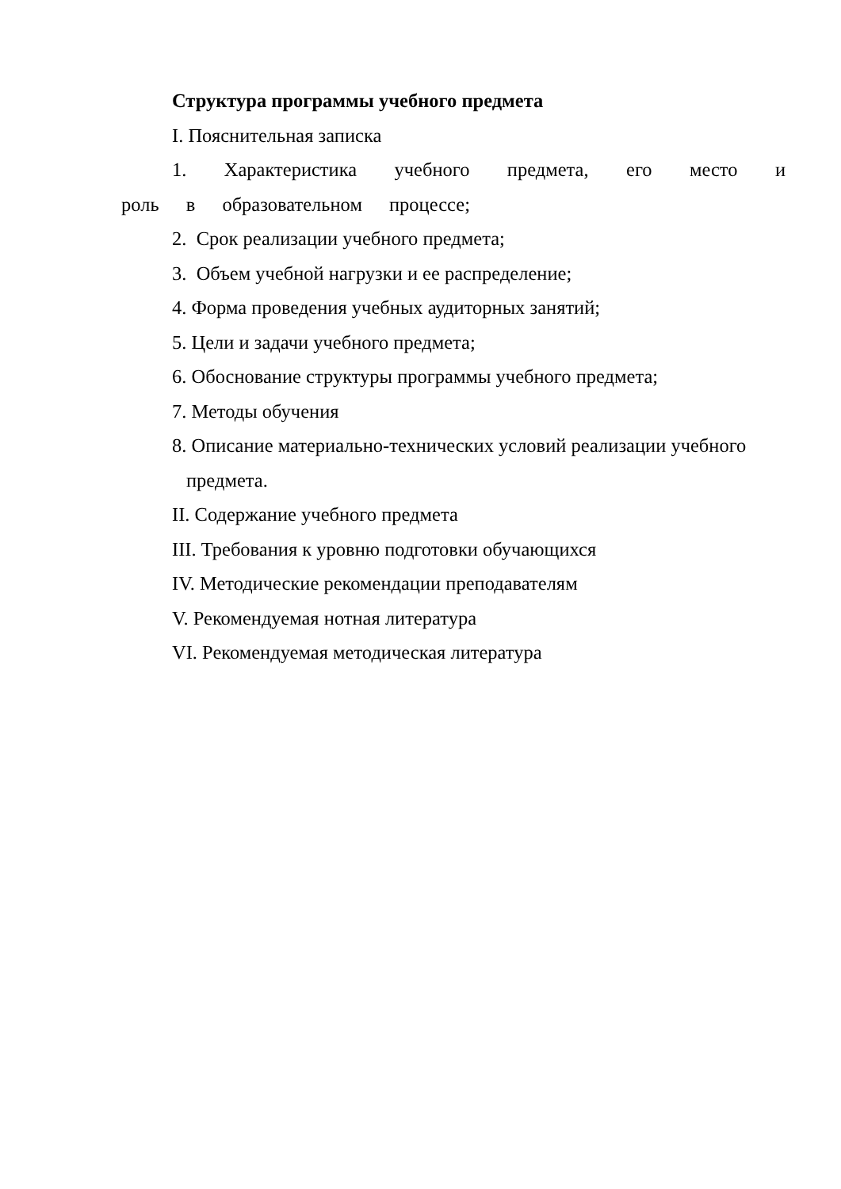Структура программы учебного предмета
I. Пояснительная записка
1. Характеристика учебного предмета, его место и роль в образовательном процессе;
2. Срок реализации учебного предмета;
3. Объем учебной нагрузки и ее распределение;
4. Форма проведения учебных аудиторных занятий;
5. Цели и задачи учебного предмета;
6. Обоснование структуры программы учебного предмета;
7. Методы обучения
8. Описание материально-технических условий реализации учебного предмета.
II. Содержание учебного предмета
III. Требования к уровню подготовки обучающихся
IV. Методические рекомендации преподавателям
V. Рекомендуемая нотная литература
VI. Рекомендуемая методическая литература